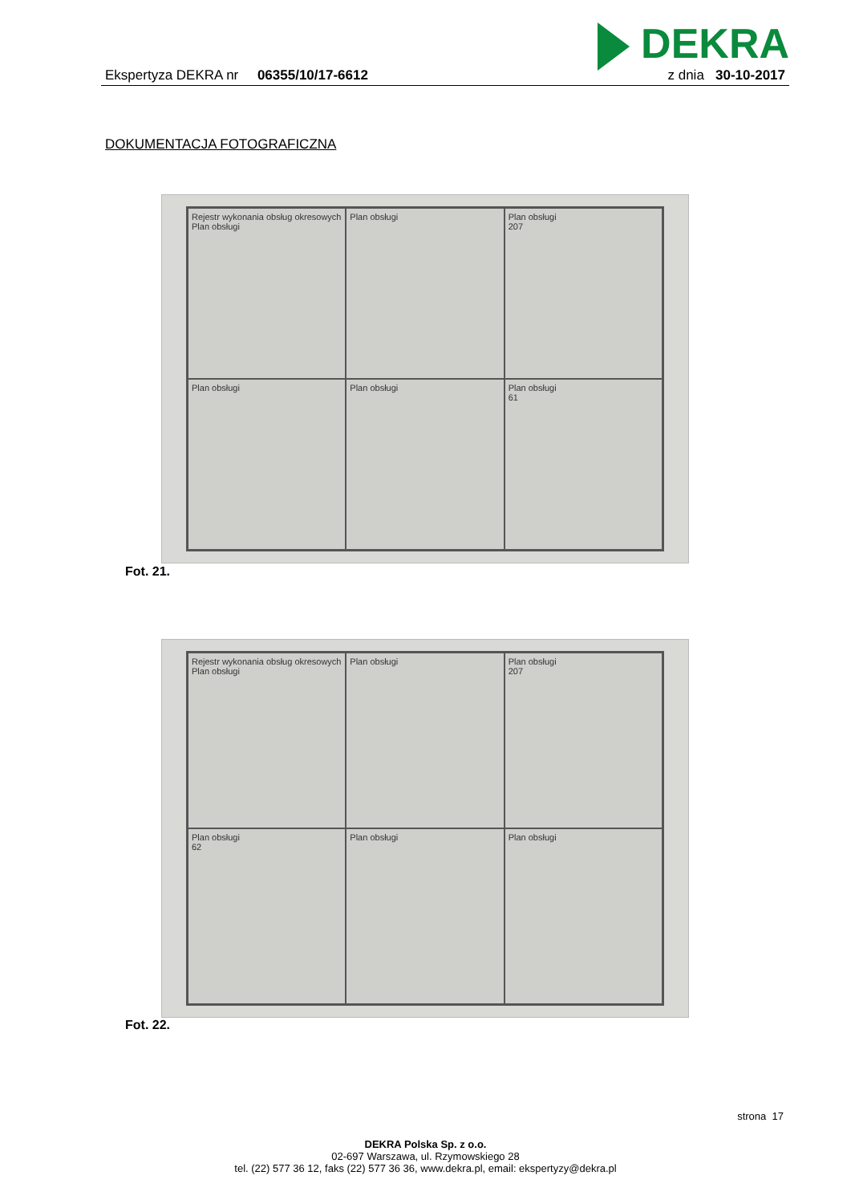DEKRA
Ekspertyza DEKRA nr 06355/10/17-6612
z dnia 30-10-2017
DOKUMENTACJA FOTOGRAFICZNA
Rejestr wykonania obsług okresowych
Plan obsługi
Plan obsługi
Plan obsługi
207
Plan obsługi
Plan obsługi
Plan obsługi
61
Fot. 21.
Rejestr wykonania obsług okresowych
Plan obsługi
Plan obsługi
Plan obsługi
207
Plan obsługi
62
Plan obsługi
Plan obsługi
Fot. 22.
strona 17
DEKRA Polska Sp. z o.o.
02-697 Warszawa, ul. Rzymowskiego 28
tel. (22) 577 36 12, faks (22) 577 36 36, www.dekra.pl, email: ekspertyzy@dekra.pl